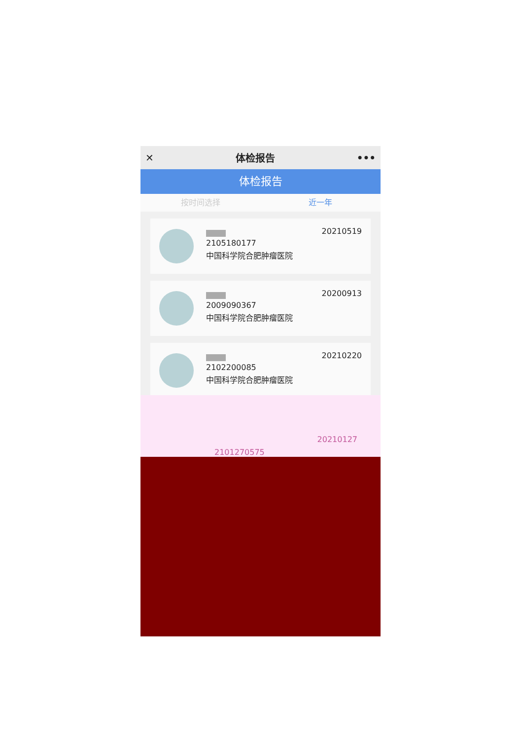✕ 体检报告 •••
体检报告
按时间选择 近一年
2105180177
中国科学院合肥肿瘤医院
20210519
2009090367
中国科学院合肥肿瘤医院
20200913
2102200085
中国科学院合肥肿瘤医院
20210220
2101270575 20210127